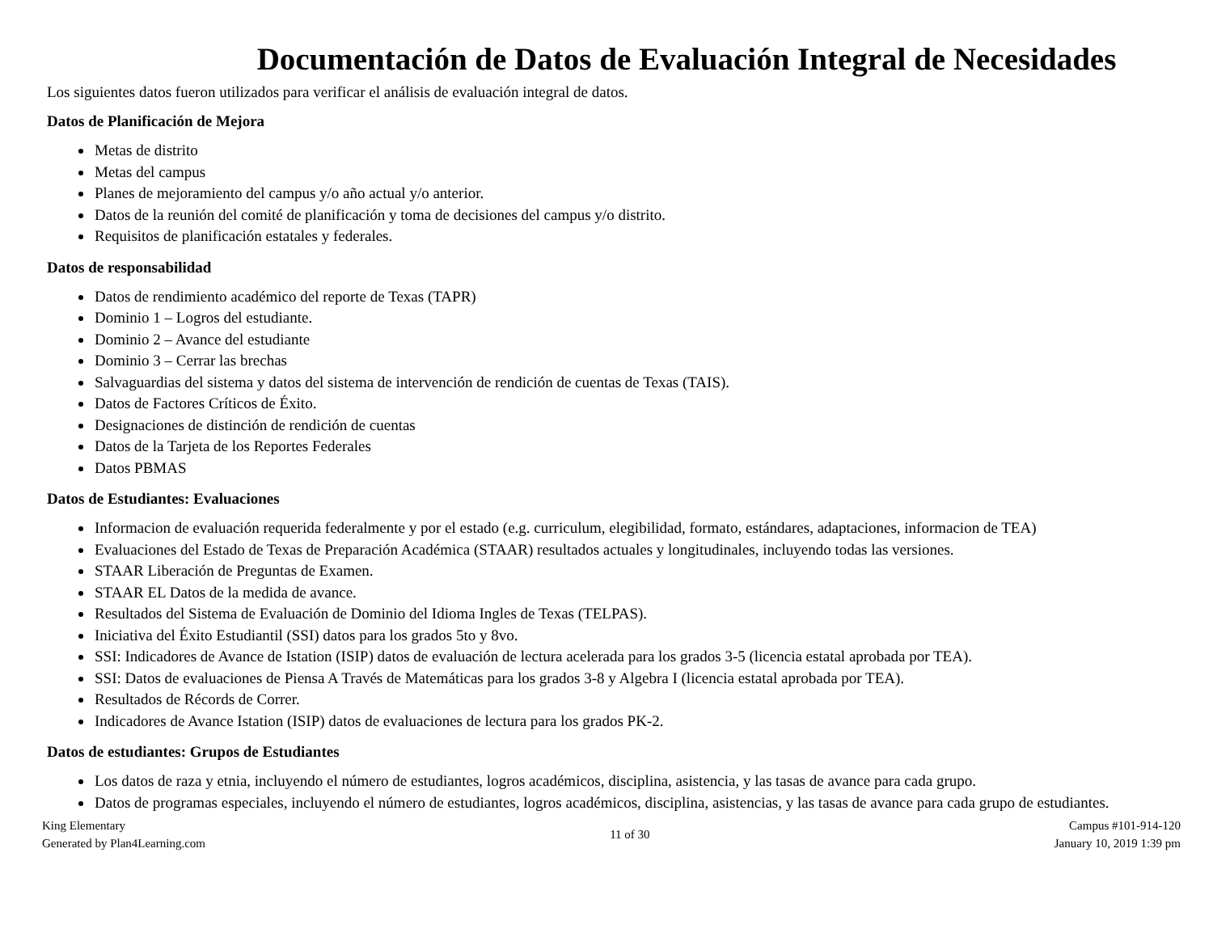Documentación de Datos de Evaluación Integral de Necesidades
Los siguientes datos fueron utilizados para verificar el análisis de evaluación integral de datos.
Datos de Planificación de Mejora
Metas de distrito
Metas del campus
Planes de mejoramiento del campus y/o año actual y/o anterior.
Datos de la reunión del comité de planificación y toma de decisiones del campus y/o distrito.
Requisitos de planificación estatales y federales.
Datos de responsabilidad
Datos de rendimiento académico del reporte de Texas (TAPR)
Dominio 1 – Logros del estudiante.
Dominio 2 – Avance del estudiante
Dominio 3 – Cerrar las brechas
Salvaguardias del sistema y datos del sistema de intervención de rendición de cuentas de Texas (TAIS).
Datos de Factores Críticos de Éxito.
Designaciones de distinción de rendición de cuentas
Datos de la Tarjeta de los Reportes Federales
Datos PBMAS
Datos de Estudiantes: Evaluaciones
Informacion de evaluación requerida federalmente y por el estado (e.g. curriculum, elegibilidad, formato, estándares, adaptaciones, informacion de TEA)
Evaluaciones del Estado de Texas de Preparación Académica (STAAR) resultados actuales y longitudinales, incluyendo todas las versiones.
STAAR Liberación de Preguntas de Examen.
STAAR EL Datos de la medida de avance.
Resultados del Sistema de Evaluación de Dominio del Idioma Ingles de Texas (TELPAS).
Iniciativa del Éxito Estudiantil (SSI) datos para los grados 5to y 8vo.
SSI: Indicadores de Avance de Istation (ISIP) datos de evaluación de lectura acelerada para los grados 3-5 (licencia estatal aprobada por TEA).
SSI: Datos de evaluaciones de Piensa A Través de Matemáticas para los grados 3-8 y Algebra I (licencia estatal aprobada por TEA).
Resultados de Récords de Correr.
Indicadores de Avance Istation (ISIP) datos de evaluaciones de lectura para los grados PK-2.
Datos de estudiantes: Grupos de Estudiantes
Los datos de raza y etnia, incluyendo el número de estudiantes, logros académicos, disciplina, asistencia, y las tasas de avance para cada grupo.
Datos de programas especiales, incluyendo el número de estudiantes, logros académicos, disciplina, asistencias, y las tasas de avance para cada grupo de estudiantes.
King Elementary
Generated by Plan4Learning.com
11 of 30 Campus #101-914-120
January 10, 2019 1:39 pm